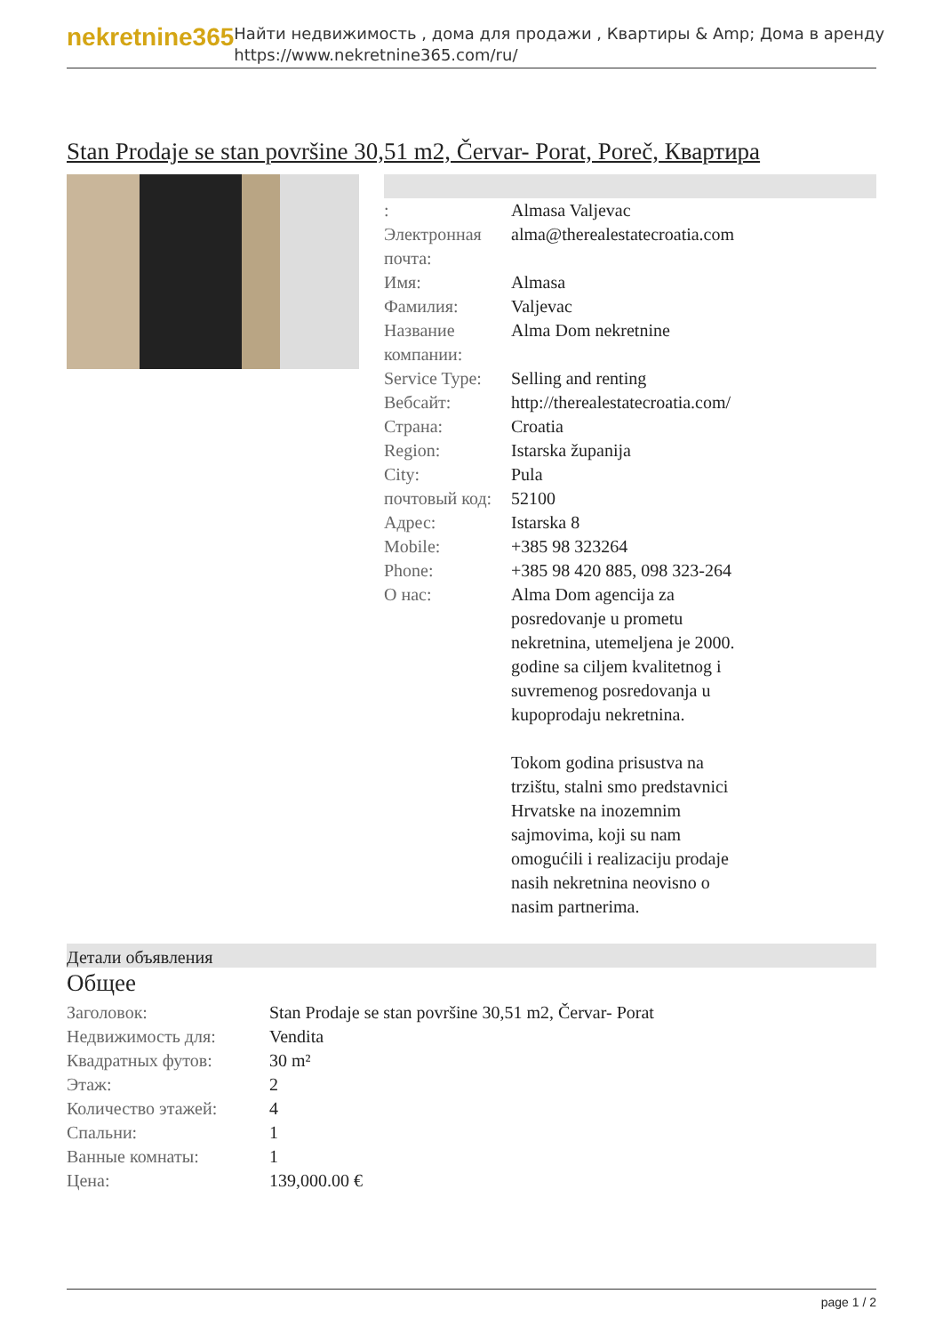nekretnine365
Найти недвижимость , дома для продажи , Квартиры & Amp; Дома в аренду
https://www.nekretnine365.com/ru/
Stan Prodaje se stan površine 30,51 m2, Červar- Porat, Poreč, Квартира
| : | Almasa Valjevac |
| Электронная почта: | alma@therealestatecroatia.com |
| Имя: | Almasa |
| Фамилия: | Valjevac |
| Название компании: | Alma Dom nekretnine |
| Service Type: | Selling and renting |
| Вебсайт: | http://therealestatecroatia.com/ |
| Страна: | Croatia |
| Region: | Istarska županija |
| City: | Pula |
| почтовый код: | 52100 |
| Адрес: | Istarska 8 |
| Mobile: | +385 98 323264 |
| Phone: | +385 98 420 885, 098 323-264 |
| О нас: | Alma Dom agencija za posredovanje u prometu nekretnina, utemeljena je 2000. godine sa ciljem kvalitetnog i suvremenog posredovanja u kupoprodaju nekretnina. Tokom godina prisustva na trzištu, stalni smo predstavnici Hrvatske na inozemnim sajmovima, koji su nam omogućili i realizaciju prodaje nasih nekretnina neovisno o nasim partnerima. |
Детали объявления
Общее
| Заголовок: | Stan Prodaje se stan površine 30,51 m2, Červar- Porat |
| Недвижимость для: | Vendita |
| Квадратных футов: | 30 m² |
| Этаж: | 2 |
| Количество этажей: | 4 |
| Спальни: | 1 |
| Ванные комнаты: | 1 |
| Цена: | 139,000.00 € |
page 1 / 2